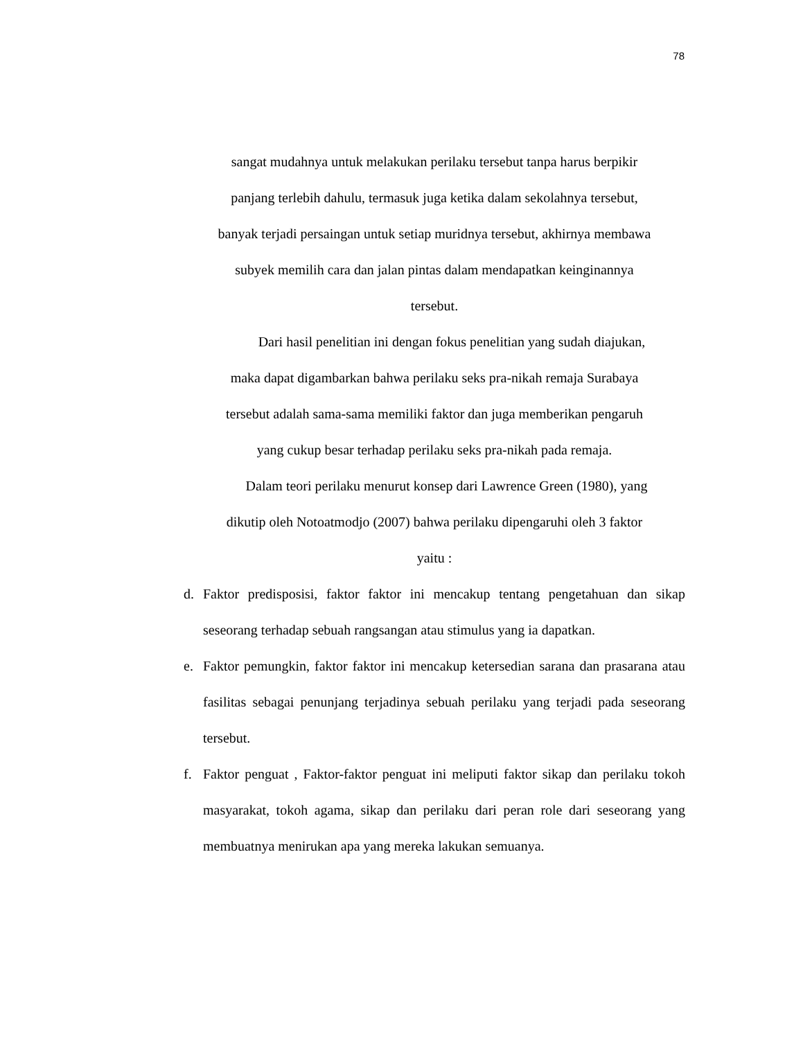78
sangat mudahnya untuk melakukan perilaku tersebut tanpa harus berpikir
panjang terlebih dahulu, termasuk juga ketika dalam sekolahnya tersebut,
banyak terjadi persaingan untuk setiap muridnya tersebut, akhirnya membawa
subyek memilih cara dan jalan pintas dalam mendapatkan keinginannya
tersebut.
Dari hasil penelitian ini dengan fokus penelitian yang sudah diajukan,
maka dapat digambarkan bahwa perilaku seks pra-nikah remaja Surabaya
tersebut adalah sama-sama memiliki faktor dan juga memberikan pengaruh
yang cukup besar terhadap perilaku seks pra-nikah pada remaja.
Dalam teori perilaku menurut konsep dari Lawrence Green (1980), yang
dikutip oleh Notoatmodjo (2007) bahwa perilaku dipengaruhi oleh 3 faktor
yaitu :
d. Faktor predisposisi, faktor faktor ini mencakup tentang pengetahuan dan sikap seseorang terhadap sebuah rangsangan atau stimulus yang ia dapatkan.
e. Faktor pemungkin, faktor faktor ini mencakup ketersedian sarana dan prasarana atau fasilitas sebagai penunjang terjadinya sebuah perilaku yang terjadi pada seseorang tersebut.
f. Faktor penguat , Faktor-faktor penguat ini meliputi faktor sikap dan perilaku tokoh masyarakat, tokoh agama, sikap dan perilaku dari peran role dari seseorang yang membuatnya menirukan apa yang mereka lakukan semuanya.